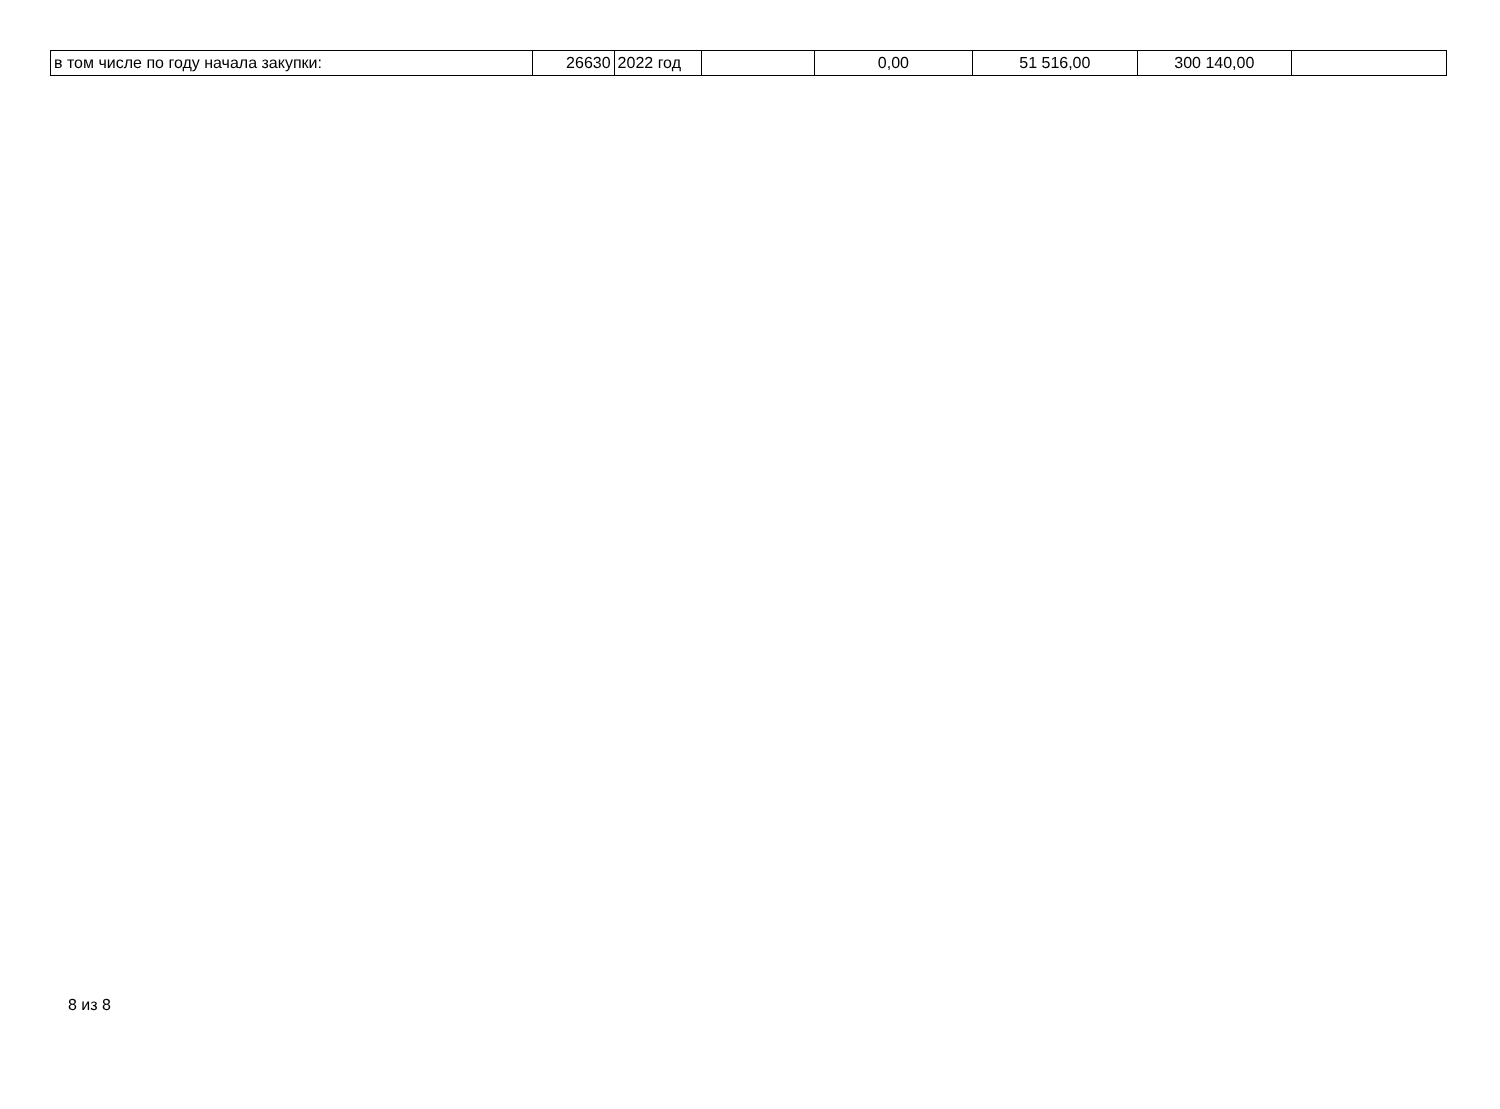| в том числе по году начала закупки: | 26630 | 2022 год | | 0,00 | 51 516,00 | 300 140,00 | |
8 из 8